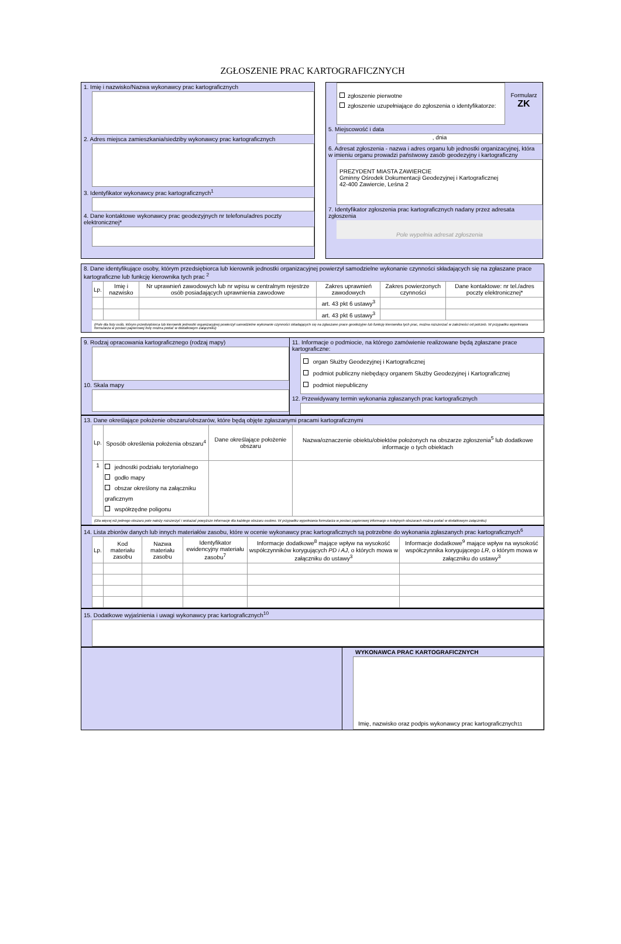ZGŁOSZENIE PRAC KARTOGRAFICZNYCH
1. Imię i nazwisko/Nazwa wykonawcy prac kartograficznych
2. Adres miejsca zamieszkania/siedziby wykonawcy prac kartograficznych
3. Identyfikator wykonawcy prac kartograficznych<sup>1</sup>
4. Dane kontaktowe wykonawcy prac geodezyjnych nr telefonu/adres poczty elektronicznej*
zgłoszenie pierwotne
zgłoszenie uzupełniające do zgłoszenia o identyfikatorze:
Formularz
ZK
5. Miejscowość i data
, dnia
6. Adresat zgłoszenia - nazwa i adres organu lub jednostki organizacyjnej, która w imieniu organu prowadzi państwowy zasób geodezyjny i kartograficzny
PREZYDENT MIASTA ZAWIERCIE
Gminny Ośrodek Dokumentacji Geodezyjnej i Kartograficznej
42-400 Zawiercie, Leśna 2
7. Identyfikator zgłoszenia prac kartograficznych nadany przez adresata zgłoszenia
Pole wypełnia adresat zgłoszenia
8. Dane identyfikujące osoby, którym przedsiębiorca lub kierownik jednostki organizacyjnej powierzył samodzielne wykonanie czynności składających się na zgłaszane prace kartograficzne lub funkcję kierownika tych prac <sup>2</sup>
| Lp. | Imię i nazwisko | Nr uprawnień zawodowych lub nr wpisu w centralnym rejestrze osób posiadających uprawnienia zawodowe | Zakres uprawnień zawodowych | Zakres powierzonych czynności | Dane kontaktowe: nr tel./adres poczty elektronicznej* |
| --- | --- | --- | --- | --- | --- |
| | | | art. 43 pkt 6 ustawy<sup>3</sup> | | |
| | | | art. 43 pkt 6 ustawy<sup>3</sup> | | |
(Pole dla listy osób, którym przedsiębiorca lub kierownik jednostki organizacyjnej powierzył samodzielne wykonanie czynności składających się na zgłaszane prace geodezyjne lub funkcję kierownika tych prac, można rozszerzać w zależności od potrzeb. W przypadku wypełniania formularza w postaci papierowej listę można podać w dodatkowym załączniku)
9. Rodzaj opracowania kartograficznego (rodzaj mapy)
10. Skala mapy
11. Informacje o podmiocie, na którego zamówienie realizowane będą zgłaszane prace kartograficzne:
organ Służby Geodezyjnej i Kartograficznej
podmiot publiczny niebędący organem Służby Geodezyjnej i Kartograficznej
podmiot niepubliczny
12. Przewidywany termin wykonania zgłaszanych prac kartograficznych
13. Dane określające położenie obszaru/obszarów, które będą objęte zgłaszanymi pracami kartograficznymi
| Lp. | Sposób określenia położenia obszaru<sup>4</sup> | Dane określające położenie obszaru | Nazwa/oznaczenie obiektu/obiektów położonych na obszarze zgłoszenia<sup>5</sup> lub dodatkowe informacje o tych obiektach |
| --- | --- | --- | --- |
| 1 | jednostki podziału terytorialnego godło mapy obszar określony na załączniku graficznym współrzędne poligonu | | |
(Dla więcej niż jednego obszaru pole należy rozszerzyć i wskazać powyższe informacje dla każdego obszaru osobno. W przypadku wypełniania formularza w postaci papierowej informacje o kolejnych obszarach można podać w dodatkowym załączniku)
14. Lista zbiorów danych lub innych materiałów zasobu, które w ocenie wykonawcy prac kartograficznych są potrzebne do wykonania zgłaszanych prac kartograficznych<sup>6</sup>
| Lp. | Kod materiału zasobu | Nazwa materiału zasobu | Identyfikator ewidencyjny materiału zasobu<sup>7</sup> | Informacje dodatkowe<sup>8</sup> mające wpływ na wysokość współczynników korygujących PD i AJ , o których mowa w załączniku do ustawy<sup>3</sup> | Informacje dodatkowe<sup>9</sup> mające wpływ na wysokość współczynnika korygującego LR , o którym mowa w załączniku do ustawy<sup>3</sup> |
| --- | --- | --- | --- | --- | --- |
15. Dodatkowe wyjaśnienia i uwagi wykonawcy prac kartograficznych<sup>10</sup>
WYKONAWCA PRAC KARTOGRAFICZNYCH
Imię, nazwisko oraz podpis wykonawcy prac kartograficznych<sup>11</sup>